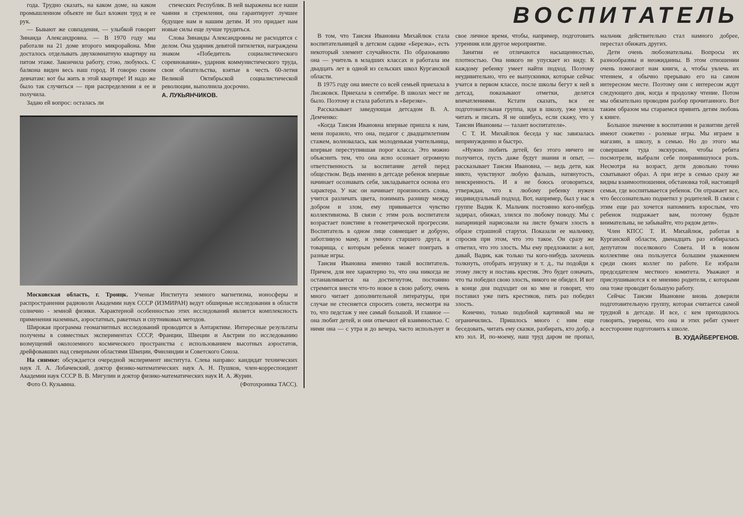года. Трудно сказать, на каком доме, на каком промышленном объекте не был вложен труд и ее рук.
— Бывают же совпадения, — улыбкой говорит Зинаида Александровна. — В 1970 году мы работали на 21 доме второго микрорайона. Мне досталось отделывать двухкомнатную квартиру на пятом этаже. Закончила работу, стою, любуюсь. С балкона виден весь наш город. И говорю своим девчатам: вот бы жить в этой квартире! И надо же было так случиться — при распределении я ее и получила.
Задаю ей вопрос: осталась ли
стических Республик. В ней выражены все наши чаяния и стремления, она гарантирует лучшее будущее нам и нашим детям. И это придает нам новые силы еще лучше трудиться.
Слова Зинаиды Александровны не расходятся с делом. Она ударник девятой пятилетки, награждена знаком «Победитель социалистического соревнования», ударник коммунистического труда, свои обязательства, взятые в честь 60-летия Великой Октябрьской социалистической революции, выполнила досрочно.
А. ЛУКЬЯНЧИКОВ.
Московская область, г. Троицк. Ученые Института земного магнетизма, ионосферы и распространения радиоволн Академии наук СССР (ИЗМИРАН) ведут обширные исследования в области солнечно - земной физики. Характерной особенностью этих исследований является комплексность применения наземных, аэростатных, ракетных и спутниковых методов.
Широкая программа геомагнитных исследований проводится в Антарктике. Интересные результаты получены в совместных экспериментах СССР, Франции, Швеции и Австрии по исследованию возмущений околоземного космического пространства с использованием высотных аэростатов, дрейфовавших над северными областями Швеции, Финляндии и Советского Союза.
На снимке: обсуждается очередной эксперимент института. Слева направо: кандидат технических наук Л. А. Лобачевский, доктор физико-математических наук А. Н. Пушков, член-корреспондент Академии наук СССР В. В. Мигулин и доктор физико-математических наук И. А. Журин.
Фото О. Кузьмина. (Фотохроника ТАСС).
ВОСПИТАТЕЛЬ
В том, что Таисия Ивановна Михайлюк стала воспитательницей в детском садике «Березка», есть некоторый элемент случайности. По образованию она — учитель в младших классах и работала им двадцать лет в одной из сельских школ Курганской области.
В 1975 году она вместе со всей семьей приехала в Лисаковск. Приехала в сентябре. В школах мест не было. Поэтому и стала работать в «Березке».
Рассказывает заведующая детсадом В. А. Демченко:
«Когда Таисия Ивановна впервые пришла к нам, меня поразило, что она, педагог с двадцатилетним стажем, волновалась, как молоденькая учительница, впервые переступившая порог класса. Это можно объяснить тем, что она ясно осознает огромную ответственность за воспитание детей перед обществом. Ведь именно в детсаде ребенок впервые начинает осознавать себя, закладывается основа его характера. У нас он начинает произносить слова, учится различать цвета, понимать разницу между добром и злом, ему прививается чувство коллективизма. В связи с этим роль воспитателя возрастает поистине в геометрической прогрессии. Воспитатель в одном лице совмещает и добрую, заботливую маму, и умного старшего друга, и товарища, с которым ребенок может поиграть в разные игры.
Таисия Ивановна именно такой воспитатель. Причем, для нее характерно то, что она никогда не останавливается на достигнутом, постоянно стремится внести что-то новое в свою работу, очень много читает дополнительной литературы, при случае не стесняется спросить совета, несмотря на то, что педстаж у нее самый большой. И главное — она любит детей, и они отвечают ей взаимностью. С ними она — с утра и до вечера, часто использует и свое личное время, чтобы, например, подготовить утренник или другое мероприятие.
Занятия ее отличаются насыщенностью, плотностью. Она никого не упускает из виду. К каждому ребенку умеет найти подход. Поэтому неудивительно, что ее выпускники, которые сейчас учатся в первом классе, после школы бегут к ней в детсад, показывают отметки, делятся впечатлениями. Кстати сказать, вся ее подготовительная группа, идя в школу, уже умела читать и писать. Я не ошибусь, если скажу, что у Таисии Ивановны — талант воспитателя».
С Т. И. Михайлюк беседа у нас завязалась непринужденно и быстро.
«Нужно любить детей, без этого ничего не получится, пусть даже будут знания и опыт, — рассказывает Таисия Ивановна, — ведь дети, как никто, чувствуют любую фальшь, натянутость, неискренность. И я не боюсь оговориться, утверждая, что к любому ребенку нужен индивидуальный подход. Вот, например, был у нас в группе Вадик К. Мальчик постоянно кого-нибудь задирал, обижал, злился по любому поводу. Мы с напарницей нарисовали на листе бумаги злость в образе страшной старухи. Показали ее мальчику, спросив при этом, что это такое. Он сразу же ответил, что это злость. Мы ему предложили: а вот, давай, Вадик, как только ты кого-нибудь захочешь толкнуть, отобрать игрушку и т. д., ты подойди к этому листу и поставь крестик. Это будет означать, что ты победил свою злость, никого не обидел. И вот в конце дня подходит он ко мне и говорит, что поставил уже пять крестиков, пять раз победил злость.
Конечно, только подобной картинкой мы не ограничились. Пришлось много с ним еще беседовать, читать ему сказки, разбирать, кто добр, а кто зол. И, по-моему, наш труд даром не пропал, мальчик действительно стал намного добрее, перестал обижать других.
Дети очень любознательны. Вопросы их разнообразны и неожиданны. В этом отношении очень помогают нам книги, а, чтобы увлечь их чтением, я обычно прерываю его на самом интересном месте. Поэтому они с интересом ждут следующего дня, когда я продолжу чтение. Потом мы обязательно проводим разбор прочитанного. Вот таким образом мы стараемся привить детям любовь к книге.
Большое значение в воспитании и развитии детей имеют сюжетно - ролевые игры. Мы играем в магазин, в школу, в семью. Но до этого мы совершаем туда экскурсию, чтобы ребята посмотрели, выбрали себе понравившуюся роль. Несмотря на возраст, дети довольно точно схватывают образ. А при игре в семью сразу же видны взаимоотношения, обстановка той, настоящей семьи, где воспитывается ребенок. Он отражает все, что бессознательно подметил у родителей. В связи с этим еще раз хочется напомнить взрослым, что ребенок подражает вам, поэтому будьте внимательны, не забывайте, что рядом дети».
Член КПСС Т. И. Михайлюк, работая в Курганской области, двенадцать раз избиралась депутатом поселкового Совета. И в новом коллективе она пользуется большим уважением среди своих коллег по работе. Ее избрали председателем местного комитета. Уважают и прислушиваются к ее мнению родители, с которыми она тоже проводит большую работу.
Сейчас Таисии Ивановне вновь доверили подготовительную группу, которая считается самой трудной в детсаде. И все, с кем приходилось говорить, уверены, что она и этих ребят сумеет всесторонне подготовить к школе.
В. ХУДАЙБЕРГЕНОВ.